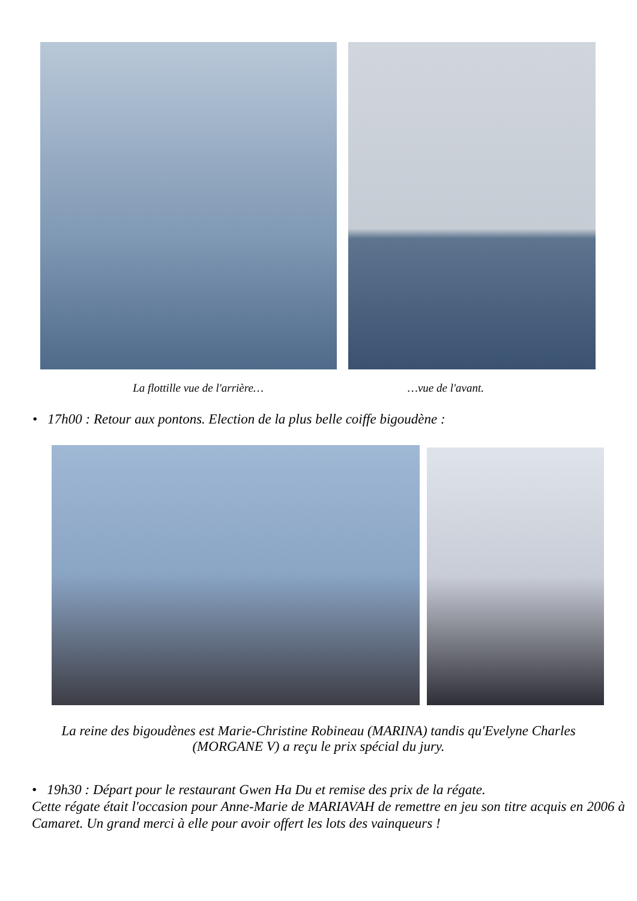La flottille vue de l'arrière… …vue de l'avant.
• 17h00 : Retour aux pontons. Election de la plus belle coiffe bigoudène :
La reine des bigoudènes est Marie-Christine Robineau (MARINA) tandis qu'Evelyne Charles (MORGANE V) a reçu le prix spécial du jury.
• 19h30 : Départ pour le restaurant Gwen Ha Du et remise des prix de la régate.
Cette régate était l'occasion pour Anne-Marie de MARIAVAH de remettre en jeu son titre acquis en 2006 à Camaret. Un grand merci à elle pour avoir offert les lots des vainqueurs !